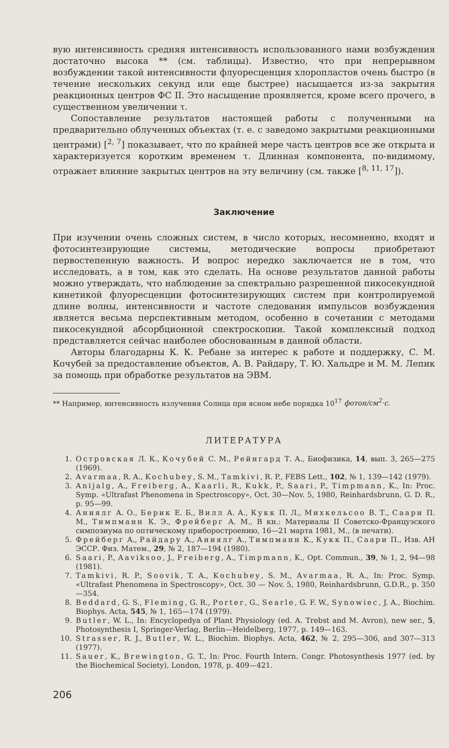вую интенсивность средняя интенсивность использованного нами возбуждения достаточно высока ** (см. таблицы). Известно, что при непрерывном возбуждении такой интенсивности флуоресценция хлоропластов очень быстро (в течение нескольких секунд или еще быстрее) насыщается из-за закрытия реакционных центров ФС II. Это насыщение проявляется, кроме всего прочего, в существенном увеличении τ.
Сопоставление результатов настоящей работы с полученными на предварительно облученных объектах (т. е. с заведомо закрытыми реакционными центрами) [<sup>2, 7</sup>] показывает, что по крайней мере часть центров все же открыта и характеризуется коротким временем τ. Длинная компонента, по-видимому, отражает влияние закрытых центров на эту величину (см. также [<sup>8, 11, 17</sup>]).
Заключение
При изучении очень сложных систем, в число которых, несомненно, входят и фотосинтезирующие системы, методические вопросы приобретают первостепенную важность. И вопрос нередко заключается не в том, что исследовать, а в том, как это сделать. На основе результатов данной работы можно утверждать, что наблюдение за спектрально разрешенной пикосекундной кинетикой флуоресценции фотосинтезирующих систем при контролируемой длине волны, интенсивности и частоте следования импульсов возбуждения является весьма перспективным методом, особенно в сочетании с методами пикосекундной абсорбционной спектроскопии. Такой комплексный подход представляется сейчас наиболее обоснованным в данной области.
Авторы благодарны К. К. Ребане за интерес к работе и поддержку, С. М. Кочубей за предоставление объектов, А. В. Райдару, Т. Ю. Хальдре и М. М. Лепик за помощь при обработке результатов на ЭВМ.
** Например, интенсивность излучения Солнца при ясном небе порядка 10<sup>17</sup> фотон/см<sup>2</sup>·с.
ЛИТЕРАТУРА
1. Островская Л. К., Кочубей С. М., Рейнгард Т. А., Биофизика, 14, вып. 3, 265—275 (1969).
2. Avarmaa, R. A., Kochubey, S. M., Tamkivi, R. P., FEBS Lett., 102, № 1, 139—142 (1979).
3. Anijalg, A., Freiberg, A., Kaarli, R., Kukk, P., Saari, P., Timpmann, K., In: Proc. Symp. «Ultrafast Phenomena in Spectroscopy», Oct. 30—Nov. 5, 1980, Reinhardsbrunn, G. D. R., p. 95—99.
4. Аниялг А. О., Берик Е. Б., Вилл А. А., Кукк П. Л., Михкельсоо В. Т., Саари П. М., Тимпманн К. Э., Фрейберг А. М., В кн.: Материалы II Советско-Французского симпозиума по оптическому приборостроению, 16—21 марта 1981, М., (в печати).
5. Фрейберг А., Райдару А., Аниялг А., Тимпманн К., Кукк П., Саари П., Изв. АН ЭССР. Физ. Матем., 29, № 2, 187—194 (1980).
6. Saari, P., Aaviksoo, J., Freiberg, A., Timpmann, K., Opt. Commun., 39, № 1, 2, 94—98 (1981).
7. Tamkivi, R. P., Soovik, T. A., Kochubey, S. M., Avarmaa, R. A., In: Proc. Symp. «Ultrafast Phenomena in Spectroscopy», Oct. 30 — Nov. 5, 1980, Reinhardsbrunn, G.D.R., p. 350—354.
8. Beddard, G. S., Fleming, G. R., Porter, G., Searle, G. F. W., Synowiec, J. A., Biochim. Biophys. Acta, 545, № 1, 165—174 (1979).
9. Butler, W. L., In: Encyclopedya of Plant Physiology (ed. A. Trebst and M. Avron), new ser., 5, Photosynthesis I, Springer-Verlag, Berlin—Heidelberg, 1977, p. 149—163.
10. Strasser, R. J., Butler, W. L., Biochim. Biophys. Acta, 462, № 2, 295—306, and 307—313 (1977).
11. Sauer, K., Brewington, G. T., In: Proc. Fourth Intern. Congr. Photosynthesis 1977 (ed. by the Biochemical Society), London, 1978, p. 409—421.
206